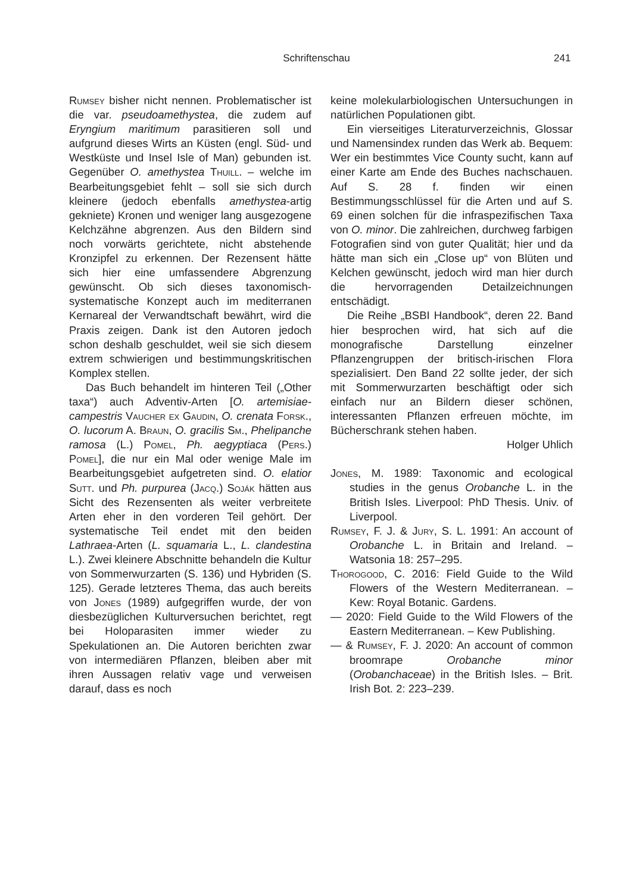Schriftenschau 241
Rumsey bisher nicht nennen. Problematischer ist die var. pseudoamethystea, die zudem auf Eryngium maritimum parasitieren soll und aufgrund dieses Wirts an Küsten (engl. Süd- und Westküste und Insel Isle of Man) gebunden ist. Gegenüber O. amethystea Thuill. – welche im Bearbeitungsgebiet fehlt – soll sie sich durch kleinere (jedoch ebenfalls amethystea-artig gekniete) Kronen und weniger lang ausgezogene Kelchzähne abgrenzen. Aus den Bildern sind noch vorwärts gerichtete, nicht abstehende Kronzipfel zu erkennen. Der Rezensent hätte sich hier eine umfassendere Abgrenzung gewünscht. Ob sich dieses taxonomisch-systematische Konzept auch im mediterranen Kernareal der Verwandtschaft bewährt, wird die Praxis zeigen. Dank ist den Autoren jedoch schon deshalb geschuldet, weil sie sich diesem extrem schwierigen und bestimmungskritischen Komplex stellen.
Das Buch behandelt im hinteren Teil („Other taxa“) auch Adventiv-Arten [O. artemisiae-campestris Vaucher ex Gaudin, O. crenata Forsk., O. lucorum A. Braun, O. gracilis Sm., Phelipanche ramosa (L.) Pomel, Ph. aegyptiaca (Pers.) Pomel], die nur ein Mal oder wenige Male im Bearbeitungsgebiet aufgetreten sind. O. elatior Sutt. und Ph. purpurea (Jacq.) Soják hätten aus Sicht des Rezensenten als weiter verbreitete Arten eher in den vorderen Teil gehört. Der systematische Teil endet mit den beiden Lathraea-Arten (L. squamaria L., L. clandestina L.). Zwei kleinere Abschnitte behandeln die Kultur von Sommerwurzarten (S. 136) und Hybriden (S. 125). Gerade letzteres Thema, das auch bereits von Jones (1989) aufgegriffen wurde, der von diesbezüglichen Kulturversuchen berichtet, regt bei Holoparasiten immer wieder zu Spekulationen an. Die Autoren berichten zwar von intermediären Pflanzen, bleiben aber mit ihren Aussagen relativ vage und verweisen darauf, dass es noch
keine molekularbiologischen Untersuchungen in natürlichen Populationen gibt.
Ein vierseitiges Literaturverzeichnis, Glossar und Namensindex runden das Werk ab. Bequem: Wer ein bestimmtes Vice County sucht, kann auf einer Karte am Ende des Buches nachschauen. Auf S. 28 f. finden wir einen Bestimmungsschlüssel für die Arten und auf S. 69 einen solchen für die infraspezifischen Taxa von O. minor. Die zahlreichen, durchweg farbigen Fotografien sind von guter Qualität; hier und da hätte man sich ein „Close up“ von Blüten und Kelchen gewünscht, jedoch wird man hier durch die hervorragenden Detailzeichnungen entschädigt.
Die Reihe „BSBI Handbook“, deren 22. Band hier besprochen wird, hat sich auf die monografische Darstellung einzelner Pflanzengruppen der britisch-irischen Flora spezialisiert. Den Band 22 sollte jeder, der sich mit Sommerwurzarten beschäftigt oder sich einfach nur an Bildern dieser schönen, interessanten Pflanzen erfreuen möchte, im Bücherschrank stehen haben.
Holger Uhlich
Jones, M. 1989: Taxonomic and ecological studies in the genus Orobanche L. in the British Isles. Liverpool: PhD Thesis. Univ. of Liverpool.
Rumsey, F. J. & Jury, S. L. 1991: An account of Orobanche L. in Britain and Ireland. – Watsonia 18: 257–295.
Thorogood, C. 2016: Field Guide to the Wild Flowers of the Western Mediterranean. – Kew: Royal Botanic. Gardens.
— 2020: Field Guide to the Wild Flowers of the Eastern Mediterranean. – Kew Publishing.
— & Rumsey, F. J. 2020: An account of common broomrape Orobanche minor (Orobanchaceae) in the British Isles. – Brit. Irish Bot. 2: 223–239.